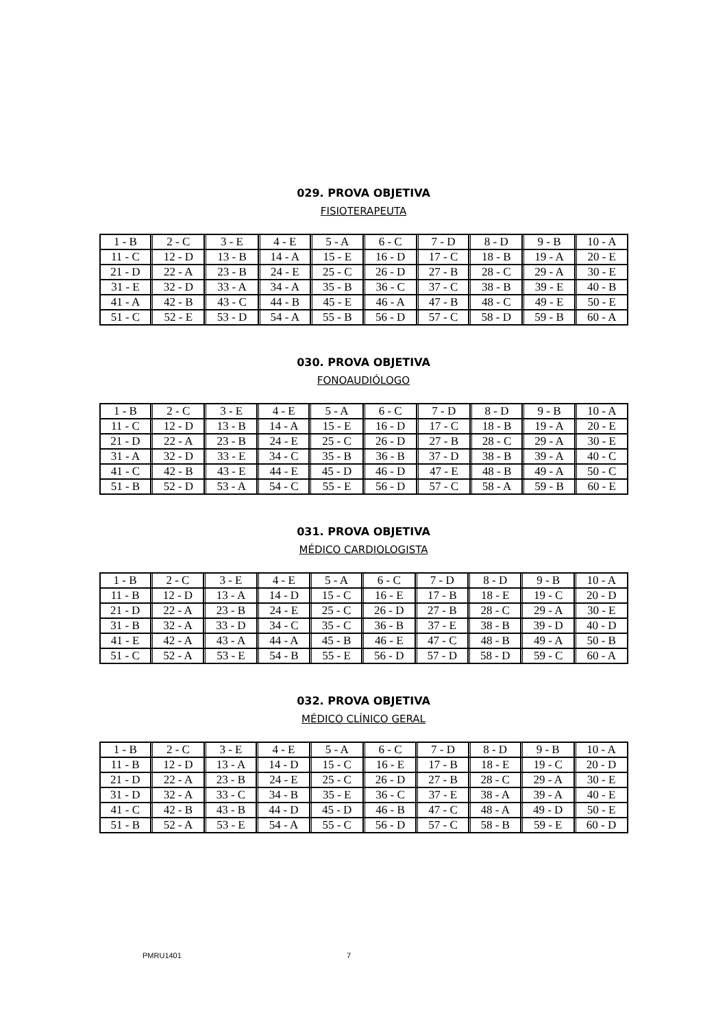029. PROVA OBJETIVA
FISIOTERAPEUTA
| 1 - B | 2 - C | 3 - E | 4 - E | 5 - A | 6 - C | 7 - D | 8 - D | 9 - B | 10 - A |
| 11 - C | 12 - D | 13 - B | 14 - A | 15 - E | 16 - D | 17 - C | 18 - B | 19 - A | 20 - E |
| 21 - D | 22 - A | 23 - B | 24 - E | 25 - C | 26 - D | 27 - B | 28 - C | 29 - A | 30 - E |
| 31 - E | 32 - D | 33 - A | 34 - A | 35 - B | 36 - C | 37 - C | 38 - B | 39 - E | 40 - B |
| 41 - A | 42 - B | 43 - C | 44 - B | 45 - E | 46 - A | 47 - B | 48 - C | 49 - E | 50 - E |
| 51 - C | 52 - E | 53 - D | 54 - A | 55 - B | 56 - D | 57 - C | 58 - D | 59 - B | 60 - A |
030. PROVA OBJETIVA
FONOAUDIÓLOGO
| 1 - B | 2 - C | 3 - E | 4 - E | 5 - A | 6 - C | 7 - D | 8 - D | 9 - B | 10 - A |
| 11 - C | 12 - D | 13 - B | 14 - A | 15 - E | 16 - D | 17 - C | 18 - B | 19 - A | 20 - E |
| 21 - D | 22 - A | 23 - B | 24 - E | 25 - C | 26 - D | 27 - B | 28 - C | 29 - A | 30 - E |
| 31 - A | 32 - D | 33 - E | 34 - C | 35 - B | 36 - B | 37 - D | 38 - B | 39 - A | 40 - C |
| 41 - C | 42 - B | 43 - E | 44 - E | 45 - D | 46 - D | 47 - E | 48 - B | 49 - A | 50 - C |
| 51 - B | 52 - D | 53 - A | 54 - C | 55 - E | 56 - D | 57 - C | 58 - A | 59 - B | 60 - E |
031. PROVA OBJETIVA
MÉDICO CARDIOLOGISTA
| 1 - B | 2 - C | 3 - E | 4 - E | 5 - A | 6 - C | 7 - D | 8 - D | 9 - B | 10 - A |
| 11 - B | 12 - D | 13 - A | 14 - D | 15 - C | 16 - E | 17 - B | 18 - E | 19 - C | 20 - D |
| 21 - D | 22 - A | 23 - B | 24 - E | 25 - C | 26 - D | 27 - B | 28 - C | 29 - A | 30 - E |
| 31 - B | 32 - A | 33 - D | 34 - C | 35 - C | 36 - B | 37 - E | 38 - B | 39 - D | 40 - D |
| 41 - E | 42 - A | 43 - A | 44 - A | 45 - B | 46 - E | 47 - C | 48 - B | 49 - A | 50 - B |
| 51 - C | 52 - A | 53 - E | 54 - B | 55 - E | 56 - D | 57 - D | 58 - D | 59 - C | 60 - A |
032. PROVA OBJETIVA
MÉDICO CLÍNICO GERAL
| 1 - B | 2 - C | 3 - E | 4 - E | 5 - A | 6 - C | 7 - D | 8 - D | 9 - B | 10 - A |
| 11 - B | 12 - D | 13 - A | 14 - D | 15 - C | 16 - E | 17 - B | 18 - E | 19 - C | 20 - D |
| 21 - D | 22 - A | 23 - B | 24 - E | 25 - C | 26 - D | 27 - B | 28 - C | 29 - A | 30 - E |
| 31 - D | 32 - A | 33 - C | 34 - B | 35 - E | 36 - C | 37 - E | 38 - A | 39 - A | 40 - E |
| 41 - C | 42 - B | 43 - B | 44 - D | 45 - D | 46 - B | 47 - C | 48 - A | 49 - D | 50 - E |
| 51 - B | 52 - A | 53 - E | 54 - A | 55 - C | 56 - D | 57 - C | 58 - B | 59 - E | 60 - D |
PMRU1401 7